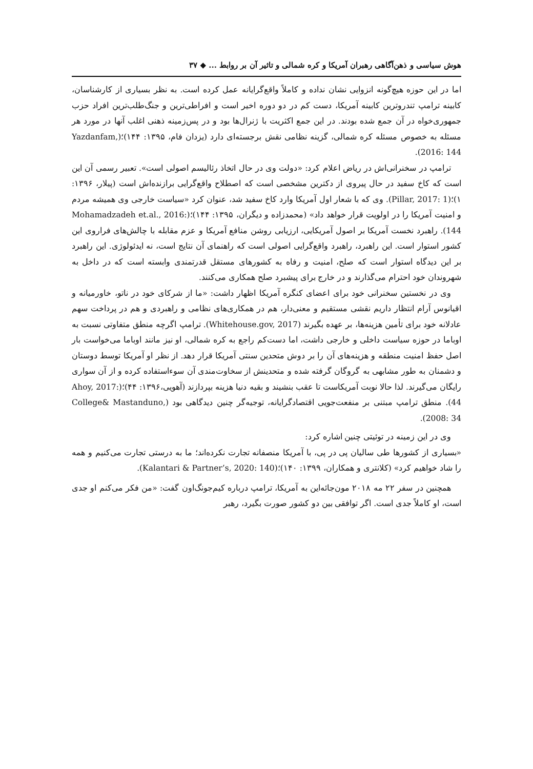هوش سیاسی و ذهن‌آگاهی رهبران آمریکا و کره شمالی و تاثیر آن بر روابط ... ◆ ۳۷
اما در این حوزه هیچ‌گونه انزوایی نشان نداده و کاملاً واقع‌گرایانه عمل کرده است. به نظر بسیاری از کارشناسان، کابینه ترامپ تندروترین کابینه آمریکا، دست کم در دو دوره اخیر است و افراطی‌ترین و جنگ‌طلب‌ترین افراد حزب جمهوری‌خواه در آن جمع شده بودند. در این جمع اکثریت با ژنرال‌ها بود و در پس‌زمینه ذهنی اغلب آنها در مورد هر مسئله به خصوص مسئله کره شمالی، گزینه نظامی نقش برجسته‌ای دارد (یزدان فام، ۱۳۹۵: ۱۴۴)؛(Yazdanfam, 2016: 144).
ترامپ در سخنرانی‌اش در ریاض اعلام کرد: «دولت وی در حال اتخاذ رئالیسم اصولی است». تعبیر رسمی آن این است که کاخ سفید در حال پیروی از دکترین مشخصی است که اصطلاح واقع‌گرایی برازنده‌اش است (پیلار، ۱۳۹۶: ۱)؛(Pillar, 2017: 1). وی که با شعار اول آمریکا وارد کاخ سفید شد، عنوان کرد «سیاست خارجی وی همیشه مردم و امنیت آمریکا را در اولویت قرار خواهد داد» (محمدزاده و دیگران، ۱۳۹۵: ۱۴۴)؛(Mohamadzadeh et.al., 2016: 144). راهبرد نخست آمریکا بر اصول آمریکایی، ارزیابی روشن منافع آمریکا و عزم مقابله با چالش‌های فراروی این کشور استوار است. این راهبرد، راهبرد واقع‌گرایی اصولی است که راهنمای آن نتایج است، نه ایدئولوژی. این راهبرد بر این دیدگاه استوار است که صلح، امنیت و رفاه به کشورهای مستقل قدرتمندی وابسته است که در داخل به شهروندان خود احترام می‌گذارند و در خارج برای پیشبرد صلح همکاری می‌کنند.
وی در نخستین سخنرانی خود برای اعضای کنگره آمریکا اظهار داشت: «ما از شرکای خود در ناتو، خاورمیانه و اقیانوس آرام انتظار داریم نقشی مستقیم و معنی‌دار، هم در همکاری‌های نظامی و راهبردی و هم در پرداخت سهم عادلانه خود برای تأمین هزینه‌ها، بر عهده بگیرند (Whitehouse.gov, 2017). ترامپ اگرچه منطق متفاوتی نسبت به اوباما در حوزه سیاست داخلی و خارجی داشت، اما دست‌کم راجع به کره شمالی، او نیز مانند اوباما می‌خواست بار اصل حفظ امنیت منطقه و هزینه‌های آن را بر دوش متحدین سنتی آمریکا قرار دهد. از نظر او آمریکا توسط دوستان و دشمنان به طور مشابهی به گروگان گرفته شده و متحدینش از سخاوت‌مندی آن سوءاستفاده کرده و از آن سواری رایگان می‌گیرند. لذا حالا نوبت آمریکاست تا عقب بنشیند و بقیه دنیا هزینه بپردازند (آهویی،۱۳۹۶: ۴۴)؛(Ahoy, 2017: 44). منطق ترامپ مبتنی بر منفعت‌جویی اقتصادگرایانه، توجیه‌گر چنین دیدگاهی بود (College& Mastanduno, 2008: 34).
وی در این زمینه در توئیتی چنین اشاره کرد:
«بسیاری از کشورها طی سالیان پی در پی، با آمریکا منصفانه تجارت نکرده‌اند؛ ما به درستی تجارت می‌کنیم و همه را شاد خواهیم کرد» (کلانتری و همکاران، ۱۳۹۹: ۱۴۰)؛(Kalantari & Partner’s, 2020: 140).
همچنین در سفر ۲۲ مه ۲۰۱۸ مون‌جائه‌این به آمریکا، ترامپ درباره کیم‌جونگ‌اون گفت: «من فکر می‌کنم او جدی است، او کاملاً جدی است. اگر توافقی بین دو کشور صورت بگیرد، رهبر